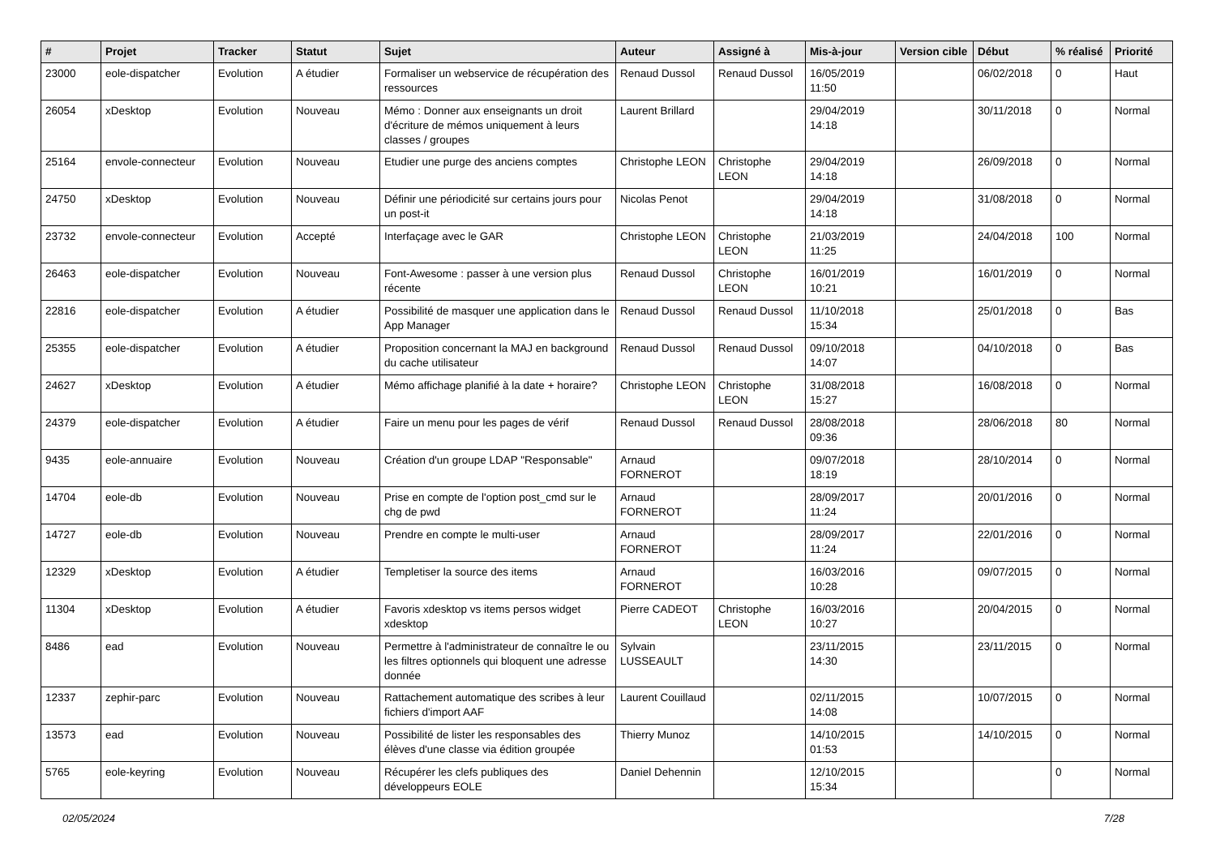| # | Projet | Tracker | Statut | Sujet | Auteur | Assigné à | Mis-à-jour | Version cible | Début | % réalisé | Priorité |
| --- | --- | --- | --- | --- | --- | --- | --- | --- | --- | --- | --- |
| 23000 | eole-dispatcher | Evolution | A étudier | Formaliser un webservice de récupération des ressources | Renaud Dussol | Renaud Dussol | 16/05/2019 11:50 | | 06/02/2018 | 0 | Haut |
| 26054 | xDesktop | Evolution | Nouveau | Mémo : Donner aux enseignants un droit d'écriture de mémos uniquement à leurs classes / groupes | Laurent Brillard | | 29/04/2019 14:18 | | 30/11/2018 | 0 | Normal |
| 25164 | envole-connecteur | Evolution | Nouveau | Etudier une purge des anciens comptes | Christophe LEON | Christophe LEON | 29/04/2019 14:18 | | 26/09/2018 | 0 | Normal |
| 24750 | xDesktop | Evolution | Nouveau | Définir une périodicité sur certains jours pour un post-it | Nicolas Penot | | 29/04/2019 14:18 | | 31/08/2018 | 0 | Normal |
| 23732 | envole-connecteur | Evolution | Accepté | Interfaçage avec le GAR | Christophe LEON | Christophe LEON | 21/03/2019 11:25 | | 24/04/2018 | 100 | Normal |
| 26463 | eole-dispatcher | Evolution | Nouveau | Font-Awesome : passer à une version plus récente | Renaud Dussol | Christophe LEON | 16/01/2019 10:21 | | 16/01/2019 | 0 | Normal |
| 22816 | eole-dispatcher | Evolution | A étudier | Possibilité de masquer une application dans le App Manager | Renaud Dussol | Renaud Dussol | 11/10/2018 15:34 | | 25/01/2018 | 0 | Bas |
| 25355 | eole-dispatcher | Evolution | A étudier | Proposition concernant la MAJ en background du cache utilisateur | Renaud Dussol | Renaud Dussol | 09/10/2018 14:07 | | 04/10/2018 | 0 | Bas |
| 24627 | xDesktop | Evolution | A étudier | Mémo affichage planifié à la date + horaire? | Christophe LEON | Christophe LEON | 31/08/2018 15:27 | | 16/08/2018 | 0 | Normal |
| 24379 | eole-dispatcher | Evolution | A étudier | Faire un menu pour les pages de vérif | Renaud Dussol | Renaud Dussol | 28/08/2018 09:36 | | 28/06/2018 | 80 | Normal |
| 9435 | eole-annuaire | Evolution | Nouveau | Création d'un groupe LDAP "Responsable" | Arnaud FORNEROT | | 09/07/2018 18:19 | | 28/10/2014 | 0 | Normal |
| 14704 | eole-db | Evolution | Nouveau | Prise en compte de l'option post_cmd sur le chg de pwd | Arnaud FORNEROT | | 28/09/2017 11:24 | | 20/01/2016 | 0 | Normal |
| 14727 | eole-db | Evolution | Nouveau | Prendre en compte le multi-user | Arnaud FORNEROT | | 28/09/2017 11:24 | | 22/01/2016 | 0 | Normal |
| 12329 | xDesktop | Evolution | A étudier | Templetiser la source des items | Arnaud FORNEROT | | 16/03/2016 10:28 | | 09/07/2015 | 0 | Normal |
| 11304 | xDesktop | Evolution | A étudier | Favoris xdesktop vs items persos widget xdesktop | Pierre CADEOT | Christophe LEON | 16/03/2016 10:27 | | 20/04/2015 | 0 | Normal |
| 8486 | ead | Evolution | Nouveau | Permettre à l'administrateur de connaître le ou les filtres optionnels qui bloquent une adresse donnée | Sylvain LUSSEAULT | | 23/11/2015 14:30 | | 23/11/2015 | 0 | Normal |
| 12337 | zephir-parc | Evolution | Nouveau | Rattachement automatique des scribes à leur fichiers d'import AAF | Laurent Couillaud | | 02/11/2015 14:08 | | 10/07/2015 | 0 | Normal |
| 13573 | ead | Evolution | Nouveau | Possibilité de lister les responsables des élèves d'une classe via édition groupée | Thierry Munoz | | 14/10/2015 01:53 | | 14/10/2015 | 0 | Normal |
| 5765 | eole-keyring | Evolution | Nouveau | Récupérer les clefs publiques des développeurs EOLE | Daniel Dehennin | | 12/10/2015 15:34 | | | 0 | Normal |
02/05/2024 7/28